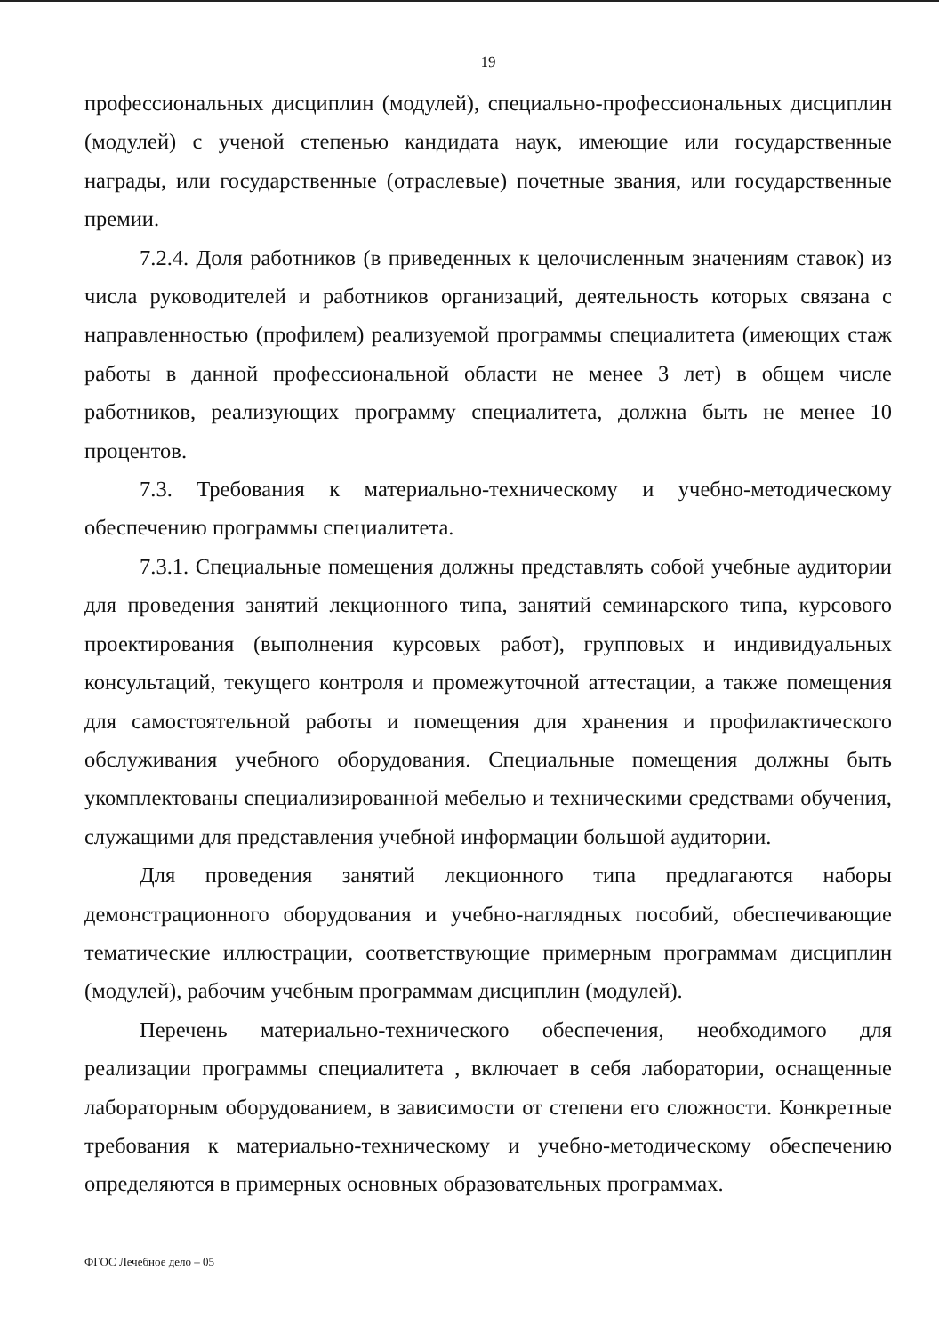19
профессиональных дисциплин (модулей), специально-профессиональных дисциплин (модулей) с ученой степенью кандидата наук, имеющие или государственные награды, или государственные (отраслевые) почетные звания, или государственные премии.
7.2.4. Доля работников (в приведенных к целочисленным значениям ставок) из числа руководителей и работников организаций, деятельность которых связана с направленностью (профилем) реализуемой программы специалитета (имеющих стаж работы в данной профессиональной области не менее 3 лет) в общем числе работников, реализующих программу специалитета, должна быть не менее 10 процентов.
7.3. Требования к материально-техническому и учебно-методическому обеспечению программы специалитета.
7.3.1. Специальные помещения должны представлять собой учебные аудитории для проведения занятий лекционного типа, занятий семинарского типа, курсового проектирования (выполнения курсовых работ), групповых и индивидуальных консультаций, текущего контроля и промежуточной аттестации, а также помещения для самостоятельной работы и помещения для хранения и профилактического обслуживания учебного оборудования. Специальные помещения должны быть укомплектованы специализированной мебелью и техническими средствами обучения, служащими для представления учебной информации большой аудитории.
Для проведения занятий лекционного типа предлагаются наборы демонстрационного оборудования и учебно-наглядных пособий, обеспечивающие тематические иллюстрации, соответствующие примерным программам дисциплин (модулей), рабочим учебным программам дисциплин (модулей).
Перечень материально-технического обеспечения, необходимого для реализации программы специалитета , включает в себя лаборатории, оснащенные лабораторным оборудованием, в зависимости от степени его сложности. Конкретные требования к материально-техническому и учебно-методическому обеспечению определяются в примерных основных образовательных программах.
ФГОС Лечебное дело – 05